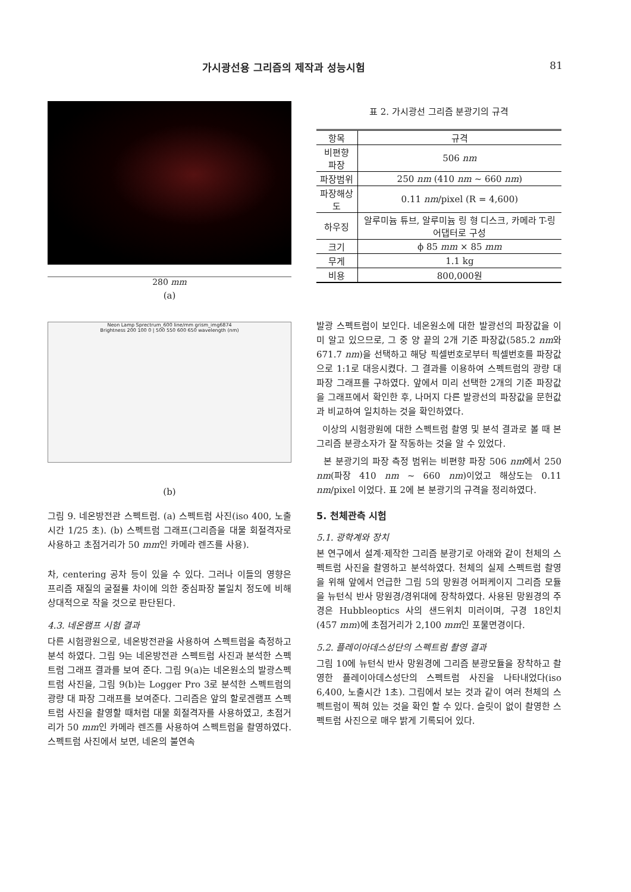가시광선용 그리즘의 제작과 성능시험 81
280 mm
(a)
Neon Lamp Sprectrum_600 line/mm grism_img6874
Brightness 200 100 0 | 500 550 600 650 wavelength (nm)
(b)
그림 9. 네온방전관 스펙트럼. (a) 스펙트럼 사진(iso 400, 노출시간 1/25 초). (b) 스펙트럼 그래프(그리즘을 대물 회절격자로 사용하고 초점거리가 50 mm인 카메라 렌즈를 사용).
차, centering 공차 등이 있을 수 있다. 그러나 이들의 영향은 프리즘 재질의 굴절률 차이에 의한 중심파장 불일치 정도에 비해 상대적으로 작을 것으로 판단된다.
4.3. 네온램프 시험 결과
다른 시험광원으로, 네온방전관을 사용하여 스펙트럼을 측정하고 분석 하였다. 그림 9는 네온방전관 스펙트럼 사진과 분석한 스펙트럼 그래프 결과를 보여 준다. 그림 9(a)는 네온원소의 발광스펙트럼 사진을, 그림 9(b)는 Logger Pro 3로 분석한 스펙트럼의 광량 대 파장 그래프를 보여준다. 그리즘은 앞의 할로겐램프 스펙트럼 사진을 촬영할 때처럼 대물 회절격자를 사용하였고, 초점거리가 50 mm인 카메라 렌즈를 사용하여 스펙트럼을 촬영하였다. 스펙트럼 사진에서 보면, 네온의 불연속
표 2. 가시광선 그리즘 분광기의 규격
| 항목 | 규격 |
| --- | --- |
| 비편향 파장 | 506 nm |
| 파장범위 | 250 nm (410 nm ~ 660 nm ) |
| 파장해상도 | 0.11 nm /pixel (R = 4,600) |
| 하우징 | 알루미늄 튜브, 알루미늄 링 형 디스크, 카메라 T-링 어댑터로 구성 |
| 크기 | ϕ 85 mm × 85 mm |
| 무게 | 1.1 kg |
| 비용 | 800,000원 |
발광 스펙트럼이 보인다. 네온원소에 대한 발광선의 파장값을 이미 알고 있으므로, 그 중 양 끝의 2개 기준 파장값(585.2 nm와 671.7 nm)을 선택하고 해당 픽셀번호로부터 픽셀번호를 파장값으로 1:1로 대응시켰다. 그 결과를 이용하여 스펙트럼의 광량 대 파장 그래프를 구하였다. 앞에서 미리 선택한 2개의 기준 파장값을 그래프에서 확인한 후, 나머지 다른 발광선의 파장값을 문헌값과 비교하여 일치하는 것을 확인하였다.
이상의 시험광원에 대한 스펙트럼 촬영 및 분석 결과로 볼 때 본 그리즘 분광소자가 잘 작동하는 것을 알 수 있었다.
본 분광기의 파장 측정 범위는 비편향 파장 506 nm에서 250 nm(파장 410 nm ~ 660 nm)이었고 해상도는 0.11 nm/pixel 이었다. 표 2에 본 분광기의 규격을 정리하였다.
5. 천체관측 시험
5.1. 광학계와 장치
본 연구에서 설계·제작한 그리즘 분광기로 아래와 같이 천체의 스펙트럼 사진을 촬영하고 분석하였다. 천체의 실제 스펙트럼 촬영을 위해 앞에서 언급한 그림 5의 망원경 어퍼케이지 그리즘 모듈을 뉴턴식 반사 망원경/경위대에 장착하였다. 사용된 망원경의 주경은 Hubbleoptics 사의 샌드위치 미러이며, 구경 18인치(457 mm)에 초점거리가 2,100 mm인 포물면경이다.
5.2. 플레이아데스성단의 스펙트럼 촬영 결과
그림 10에 뉴턴식 반사 망원경에 그리즘 분광모듈을 장착하고 촬영한 플레이아데스성단의 스펙트럼 사진을 나타내었다(iso 6,400, 노출시간 1초). 그림에서 보는 것과 같이 여러 천체의 스펙트럼이 찍혀 있는 것을 확인 할 수 있다. 슬릿이 없이 촬영한 스펙트럼 사진으로 매우 밝게 기록되어 있다.